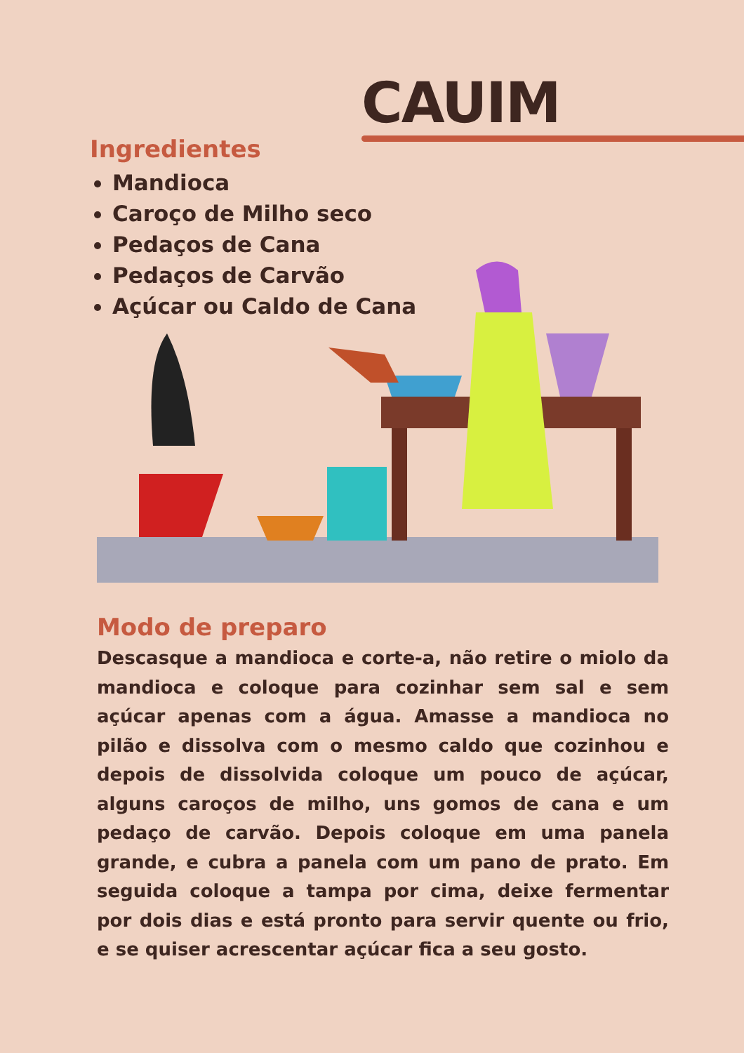CAUIM
Ingredientes
Mandioca
Caroço de Milho seco
Pedaços de Cana
Pedaços de Carvão
Açúcar ou Caldo de Cana
Modo de preparo
Descasque a mandioca e corte-a, não retire o miolo da mandioca e coloque para cozinhar sem sal e sem açúcar apenas com a água. Amasse a mandioca no pilão e dissolva com o mesmo caldo que cozinhou e depois de dissolvida coloque um pouco de açúcar, alguns caroços de milho, uns gomos de cana e um pedaço de carvão. Depois coloque em uma panela grande, e cubra a panela com um pano de prato. Em seguida coloque a tampa por cima, deixe fermentar por dois dias e está pronto para servir quente ou frio, e se quiser acrescentar açúcar fica a seu gosto.